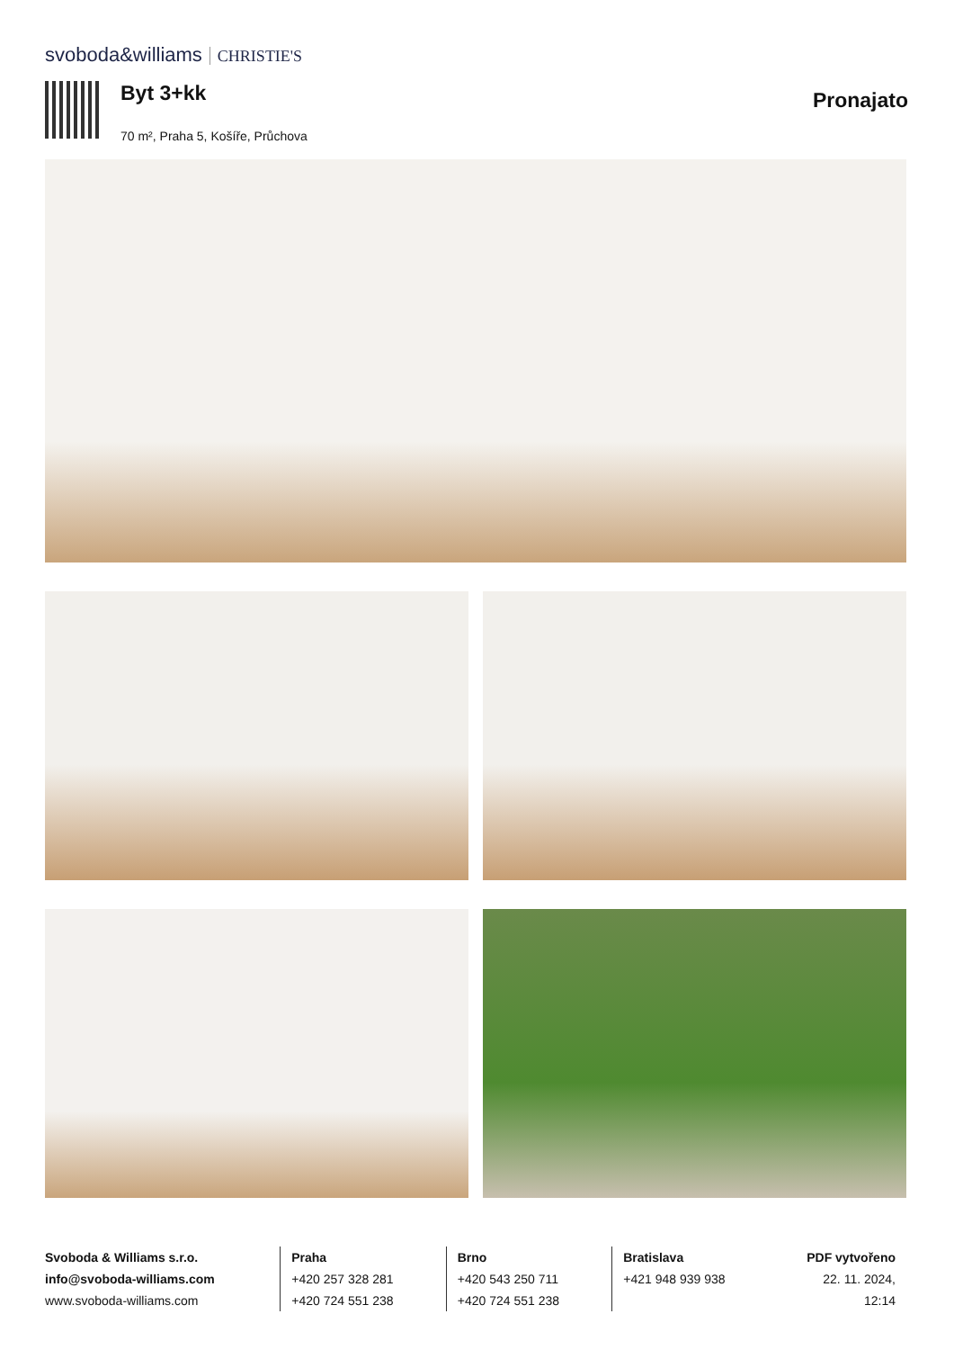svoboda&williams CHRISTIE'S
Byt 3+kk
70 m², Praha 5, Košíře, Průchova
Pronajato
Svoboda & Williams s.r.o.
info@svoboda-williams.com
www.svoboda-williams.com
Praha
+420 257 328 281
+420 724 551 238
Brno
+420 543 250 711
+420 724 551 238
Bratislava
+421 948 939 938
PDF vytvořeno
22. 11. 2024, 12:14